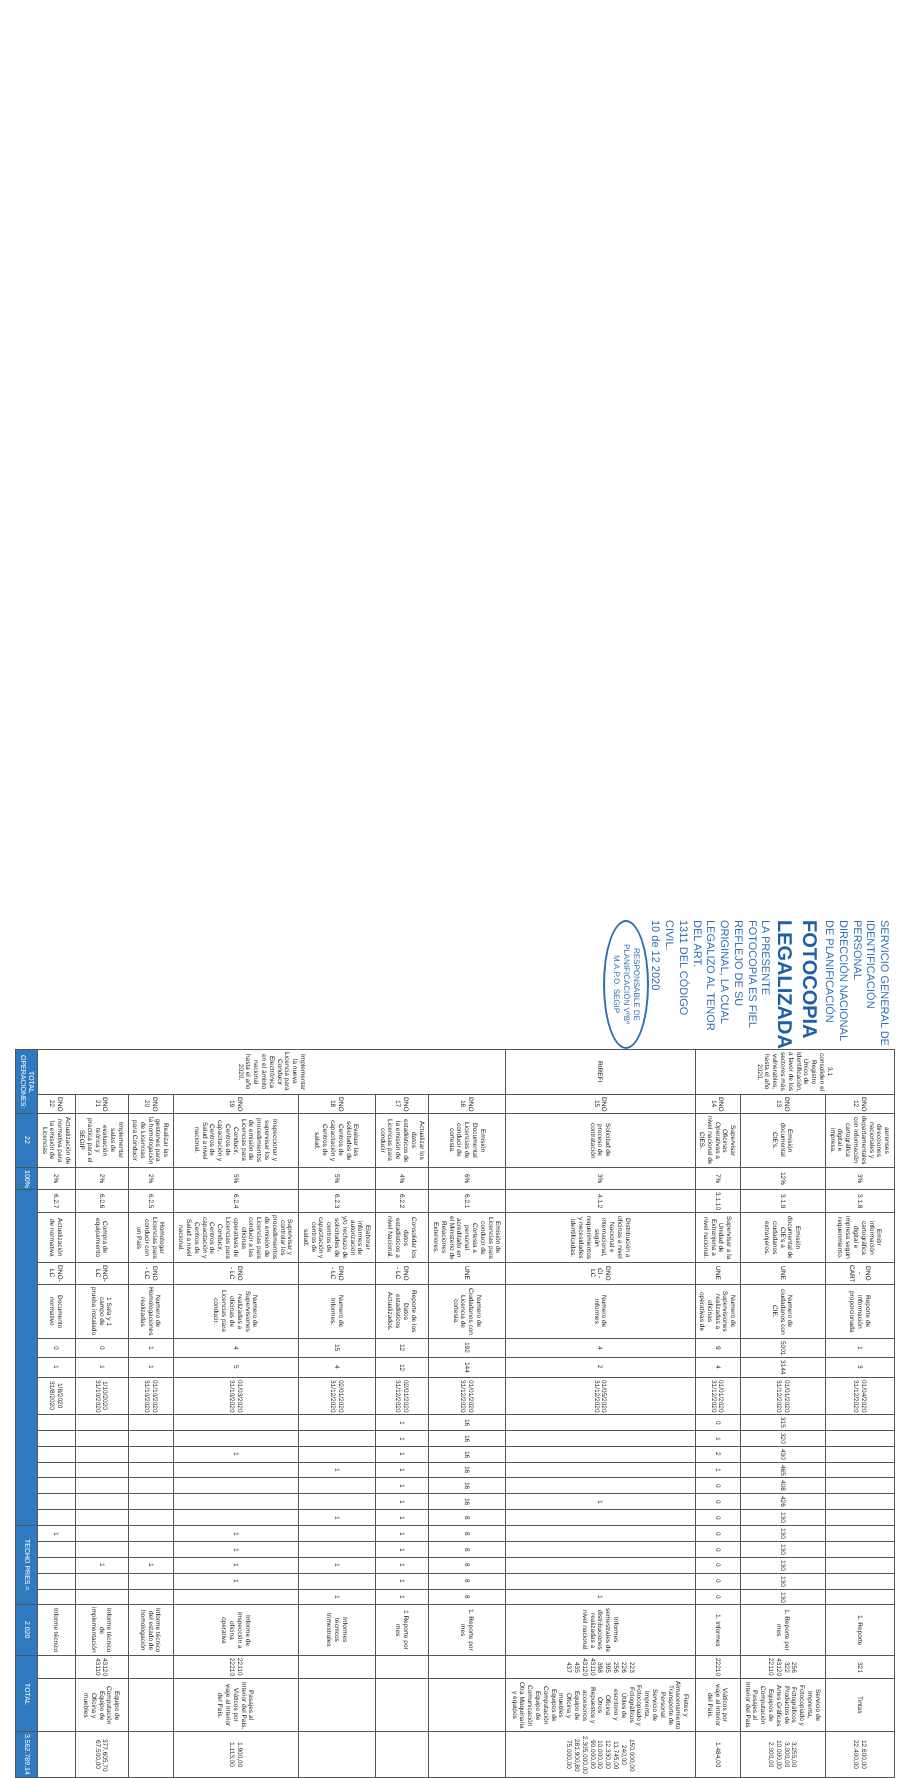SERVICIO GENERAL DE IDENTIFICACIÓN PERSONAL
DIRECCIÓN NACIONAL DE PLANIFICACIÓN
FOTOCOPIA LEGALIZADA
LA PRESENTE FOTOCOPIA ES FIEL REFLEJO DE SU
ORIGINAL, LA CUAL LEGALIZO AL TENOR DEL ART.
1311 DEL CÓDIGO CIVIL.
10 de 12 2020
RESPONSABLE DE PLANIFICACIÓN VºBº M.A.P.O. SEGIP
| 3.1 consoliden el Registro Único de Identificación, a favor de los sectores más vulnerables, hasta el año 2020. | DNO 12 | aerenses direcciones nacionales y departamentales con información cartográfica digital e impresa. | 3% | 3.1.8 | Emitir información cartográfica digital e impresa según requerimiento. | DNO - CART | Reporte de información proporcionada | 1 | 3 | 01/04/2020 31/12/2020 | | | | | | | | | | | | | 1. Reporte | 321 | Tintas | 12.600,00 22.400,00 |
| | DNO 13 | Emisión documental CIE's. | 12% | 3.1.9 | Emisión documental de CIE's a ciudadanos extranjeros. | UNE | Numero de ciudadanos con CIE. | 5001 | 3144 | 01/01/2020 31/12/2020 | 315 | 320 | 430 | 465 | 408 | 426 | 130 | 130 | 130 | 130 | 130 | 130 | 1. Reporte por mes | 256 322 43120 22110 | Servicio de Imprenta, Fotocopiado y Fotográficos Productos de Artes Gráficas Equipos de Computación Pasajes al Interior del País | 3.255,00 3.000,00 10.000,00 2.000,00 |
| | DNO 14 | Supervisar Oficinas Operativas a nivel nacional de CIES. | 7% | 3.1.10 | Supervisar a la Unidad de Extranjería a nivel nacional. | UNE | Numero de Supervisiones realizadas a oficinas operativas de | 9 | 4 | 01/01/2020 31/12/2020 | 0 | 1 | 2 | 1 | 0 | 0 | 0 | 0 | 0 | 0 | 0 | 0 | 1. Informes | 22210 | Viáticos por viaje al Interior del País. | 1.484,00 |
| RIREFI | DNO 15 | Solicitud de proceso de contratación | 3% | 4.1.2 | Distribución a oficinas a nivel Nacional e internacional, según requerimientos y necesidades identificadas. | DNO CI - LC | Numero de informes | 4 | 2 | 01/05/2020 31/12/2020 | | | | | | 1 | | | | | | 1 | Informes semestrales de distribuciones realizadas a nivel nacional | 223 226 256 395 398 43110 43120 435 437 | Fletes y Almacenamiento Transporte de Personal Servicio de Imprenta, Fotocopiado y Fotográficos Útiles de escritorio y Oficina Otros Repuestos y accesorios Equipo de Oficina y muebles Equipos de Computación Equipo de Comunicación Otra Maquinaria y equipos | 150.000,00 240,00 11.745,00 12.330,00 10.000,00 90.000,00 2.305.000,00 281.900,80 75.000,00 |
| Implementar la nueva Licencia para Conducir Electrónica en el ámbito nacional hasta el año 2020. | DNO 16 | Emisión Documental Licencias de conducir de cortesía. | 6% | 6.2.1 | Emisión de Licencias para conducir de Cortesía a personal acreditado en el Ministerio de Relaciones Exteriores. | UNE | Numero de Ciudadanos con Licencia de cortesía. | 192 | 144 | 01/01/2020 31/12/2020 | 16 | 16 | 16 | 16 | 16 | 16 | 8 | 8 | 8 | 8 | 8 | 8 | 1. Reporte por mes | | | |
| | DNO 17 | Actualizar los datos estadísticos de la emisión de Licencias para conducir | 4% | 6.2.2 | Consolidar los datos estadísticos a nivel Nacional. | DNO - LC | Reporte de los Datos estadísticos Actualizados. | 12 | 12 | 02/01/2020 31/12/2020 | 1 | 1 | 1 | 1 | 1 | 1 | 1 | 1 | 1 | 1 | 1 | 1 | 1 Reporte por mes | | | |
| | DNO 18 | Evaluar las solicitudes de Centros de capacitación y Centros de salud. | 5% | 6.2.3 | Elaborar informes de autorización y/o rechazo de solicitudes de centros de capacitación y centros de salud. | DNO - LC | Numero de Informes. | 15 | 4 | 02/01/2020 31/12/2020 | | | | 1 | | | 1 | | | 1 | | 1 | Informes técnicos trimestrales | | | |
| | DNO 19 | Inspeccionar y supervisar los procedimientos de emisión de Licencias para Conducir, Centros de capacitación y Centros de Salud a nivel nacional. | 5% | 6.2.4 | Supervisar y controlar los procedimientos de emisión de Licencias para conducir a las oficinas operativas de Licencias para Conducir, Centros de capacitación y Centros de Salud a nivel nacional. | DNO - LC | Numero de Supervisiones realizadas a oficinas de Licencias para conducir. | 4 | 5 | 01/03/2020 31/10/2020 | | | 1 | | | | | 1 | 1 | 1 | 1 | | Informe de Inspección a oficina operativa | 22110 22210 | Pasajes al Interior del País. Viáticos por viaje al Interior del País. | 1.900,00 1.113,00 |
| | DNO 20 | Realizar las gestiones para la homologación de Licencias para Conducir | 2% | 6.2.5 | Homologar Licencias para conducir con un País | DNO - LC | Numero de Homologaciones realizadas | 1 | 1 | 01/10/2020 31/10/2020 | | | | | | | | | | 1 | | | Informe técnico del estado de homologación | | | |
| | DNO 21 | Implementar salas de evaluación teórica y practica para el SEGIP | 2% | 6.2.6 | Compra de equipamiento | DNO-LC | 1 Sala y 1 campo de prueba instalado | 0 | 1 | 1/10/2020 31/10/2020 | | | | | | | | | | 1 | | | Informe técnico de implementación | 43120 43110 | Equipo de Computación Equipo de Oficina y muebles | 377.605,70 67.500,00 |
| | DNO 22 | Actualización de normativa para la emisión de Licencias | 2% | 6.2.7 | Actualización de normativa | DNO-LC | Documento normativo | 0 | 1 | 1/8/2020 31/8/2020 | | | | | | | | 1 | | | | | Informe técnico | | | |
| TOTAL OPERACIONES: | | 22 | 100% | | | | | | | | | | | | | | | TECHO PRES.= | | | | | 2.020 | TOTAL | | 3.562.789,14 |